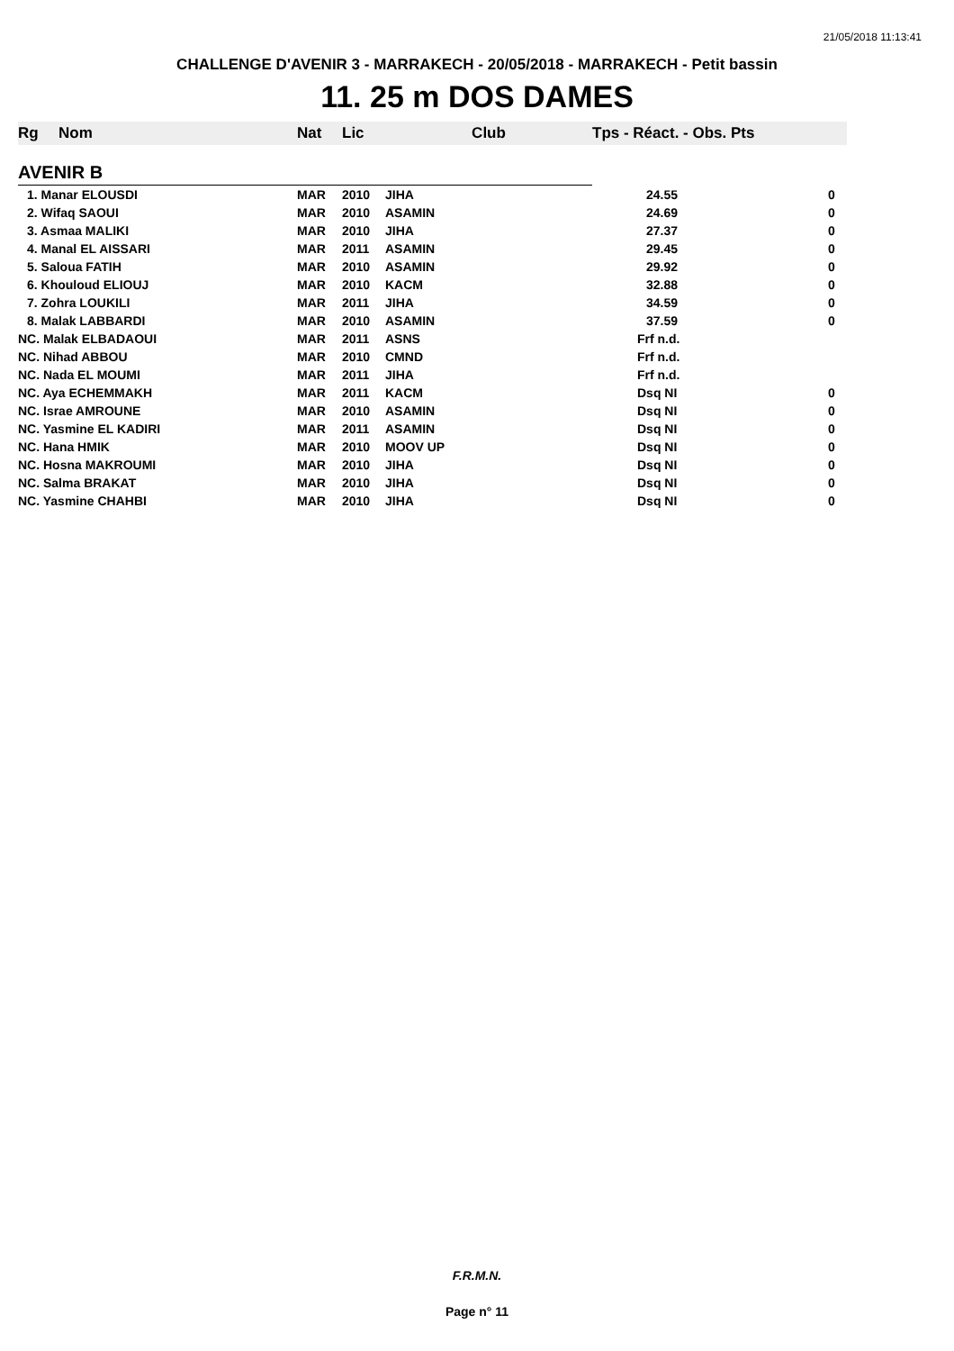21/05/2018 11:13:41
CHALLENGE D'AVENIR 3 - MARRAKECH - 20/05/2018 - MARRAKECH - Petit bassin
11. 25 m DOS DAMES
| Rg | Nom | Nat | Lic | Club | Tps - Réact. - Obs. Pts | |
| --- | --- | --- | --- | --- | --- | --- |
| AVENIR B | | | | | | |
| 1. Manar ELOUSDI | | MAR | 2010 | JIHA | 24.55 | 0 |
| 2. Wifaq SAOUI | | MAR | 2010 | ASAMIN | 24.69 | 0 |
| 3. Asmaa MALIKI | | MAR | 2010 | JIHA | 27.37 | 0 |
| 4. Manal EL AISSARI | | MAR | 2011 | ASAMIN | 29.45 | 0 |
| 5. Saloua FATIH | | MAR | 2010 | ASAMIN | 29.92 | 0 |
| 6. Khouloud ELIOUJ | | MAR | 2010 | KACM | 32.88 | 0 |
| 7. Zohra LOUKILI | | MAR | 2011 | JIHA | 34.59 | 0 |
| 8. Malak LABBARDI | | MAR | 2010 | ASAMIN | 37.59 | 0 |
| NC. Malak ELBADAOUI | | MAR | 2011 | ASNS | Frf n.d. | |
| NC. Nihad ABBOU | | MAR | 2010 | CMND | Frf n.d. | |
| NC. Nada EL MOUMI | | MAR | 2011 | JIHA | Frf n.d. | |
| NC. Aya ECHEMMAKH | | MAR | 2011 | KACM | Dsq NI | 0 |
| NC. Israe AMROUNE | | MAR | 2010 | ASAMIN | Dsq NI | 0 |
| NC. Yasmine EL KADIRI | | MAR | 2011 | ASAMIN | Dsq NI | 0 |
| NC. Hana HMIK | | MAR | 2010 | MOOV UP | Dsq NI | 0 |
| NC. Hosna MAKROUMI | | MAR | 2010 | JIHA | Dsq NI | 0 |
| NC. Salma BRAKAT | | MAR | 2010 | JIHA | Dsq NI | 0 |
| NC. Yasmine CHAHBI | | MAR | 2010 | JIHA | Dsq NI | 0 |
F.R.M.N.
Page n° 11